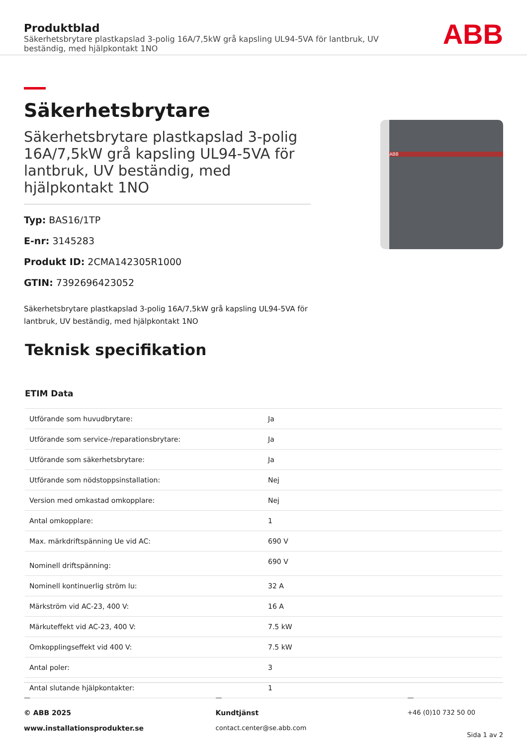Produktblad
Säkerhetsbrytare plastkapslad 3-polig 16A/7,5kW grå kapsling UL94-5VA för lantbruk, UV beständig, med hjälpkontakt 1NO
ABB
Säkerhetsbrytare
Säkerhetsbrytare plastkapslad 3-polig 16A/7,5kW grå kapsling UL94-5VA för lantbruk, UV beständig, med hjälpkontakt 1NO
Typ: BAS16/1TP
E-nr: 3145283
Produkt ID: 2CMA142305R1000
GTIN: 7392696423052
Säkerhetsbrytare plastkapslad 3-polig 16A/7,5kW grå kapsling UL94-5VA för lantbruk, UV beständig, med hjälpkontakt 1NO
ABB
Teknisk specifikation
ETIM Data
| Utförande som huvudbrytare: | Ja |
| Utförande som service-/reparationsbrytare: | Ja |
| Utförande som säkerhetsbrytare: | Ja |
| Utförande som nödstoppsinstallation: | Nej |
| Version med omkastad omkopplare: | Nej |
| Antal omkopplare: | 1 |
| Max. märkdriftspänning Ue vid AC: | 690 V |
| Nominell driftspänning: | 690 V |
| Nominell kontinuerlig ström Iu: | 32 A |
| Märkström vid AC-23, 400 V: | 16 A |
| Märkuteffekt vid AC-23, 400 V: | 7.5 kW |
| Omkopplingseffekt vid 400 V: | 7.5 kW |
| Antal poler: | 3 |
| Antal slutande hjälpkontakter: | 1 |
—
© ABB 2025
www.installationsprodukter.se
—
Kundtjänst
contact.center@se.abb.com
—
+46 (0)10 732 50 00
Sida 1 av 2